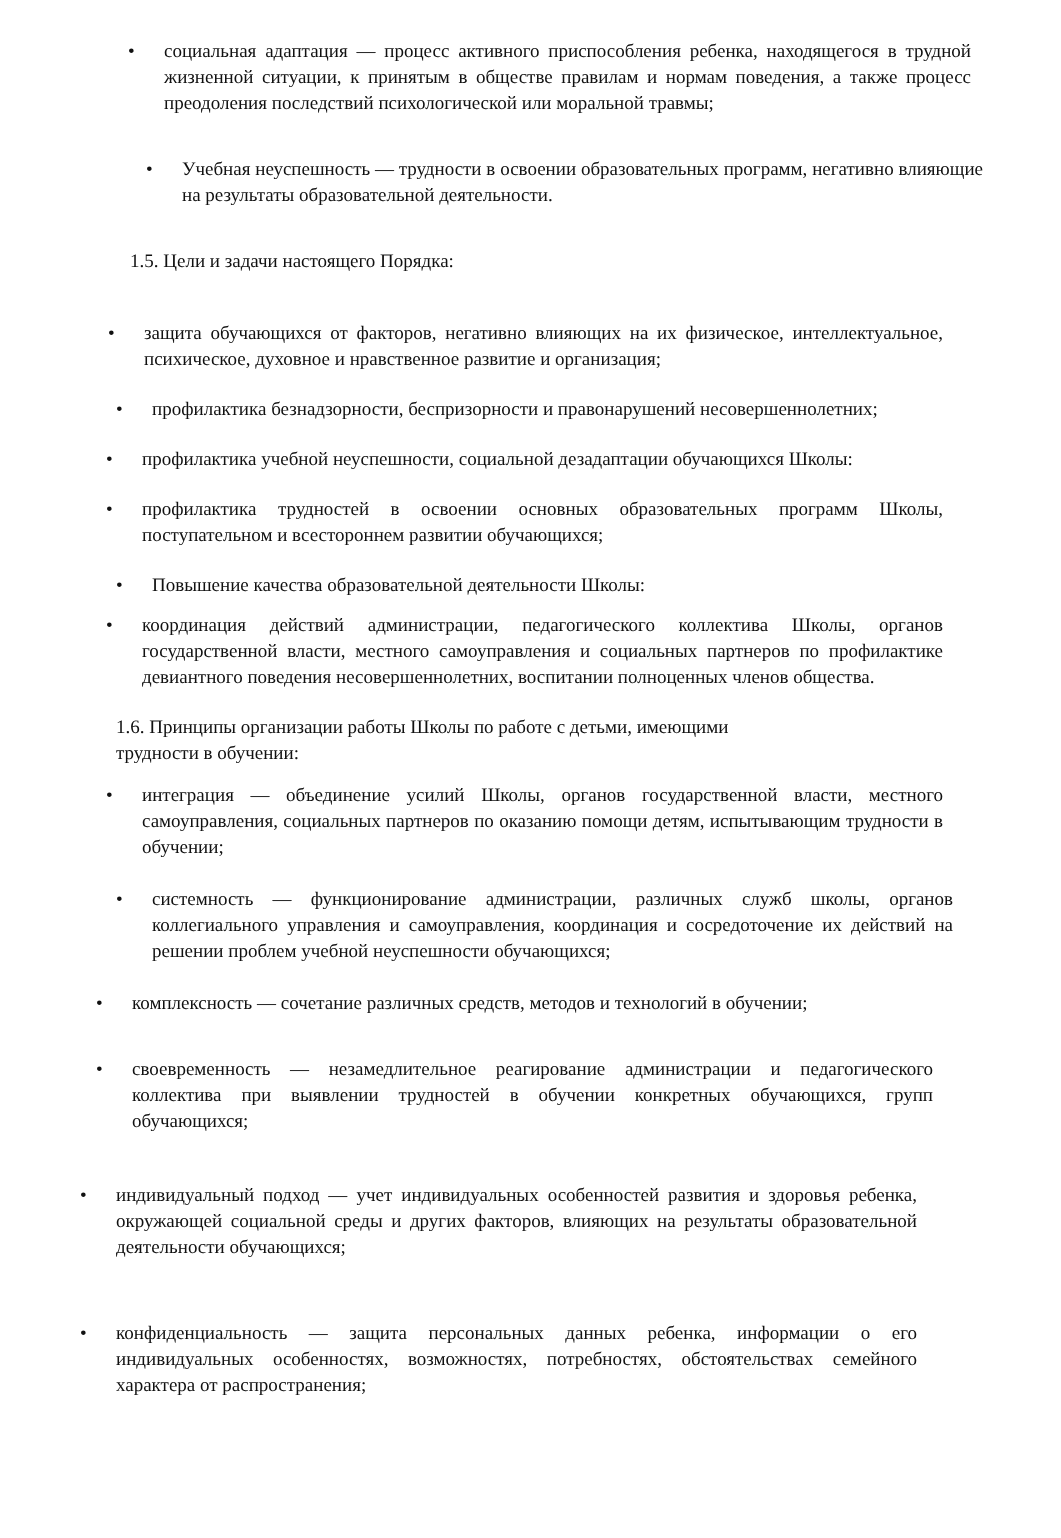• социальная адаптация — процесс активного приспособления ребенка, находящегося в трудной жизненной ситуации, к принятым в обществе правилам и нормам поведения, а также процесс преодоления последствий психологической или моральной травмы;
• Учебная неуспешность — трудности в освоении образовательных программ, негативно влияющие на результаты образовательной деятельности.
1.5. Цели и задачи настоящего Порядка:
• защита обучающихся от факторов, негативно влияющих на их физическое, интеллектуальное, психическое, духовное и нравственное развитие и организация;
• профилактика безнадзорности, беспризорности и правонарушений несовершеннолетних;
• профилактика учебной неуспешности, социальной дезадаптации обучающихся Школы:
• профилактика трудностей в освоении основных образовательных программ Школы, поступательном и всестороннем развитии обучающихся;
• Повышение качества образовательной деятельности Школы:
• координация действий администрации, педагогического коллектива Школы, органов государственной власти, местного самоуправления и социальных партнеров по профилактике девиантного поведения несовершеннолетних, воспитании полноценных членов общества.
1.6. Принципы организации работы Школы по работе с детьми, имеющими
трудности в обучении:
• интеграция — объединение усилий Школы, органов государственной власти, местного самоуправления, социальных партнеров по оказанию помощи детям, испытывающим трудности в обучении;
• системность — функционирование администрации, различных служб школы, органов коллегиального управления и самоуправления, координация и сосредоточение их действий на решении проблем учебной неуспешности обучающихся;
• комплексность — сочетание различных средств, методов и технологий в обучении;
• своевременность — незамедлительное реагирование администрации и педагогического коллектива при выявлении трудностей в обучении конкретных обучающихся, групп обучающихся;
• индивидуальный подход — учет индивидуальных особенностей развития и здоровья ребенка, окружающей социальной среды и других факторов, влияющих на результаты образовательной деятельности обучающихся;
• конфиденциальность — защита персональных данных ребенка, информации о его индивидуальных особенностях, возможностях, потребностях, обстоятельствах семейного характера от распространения;